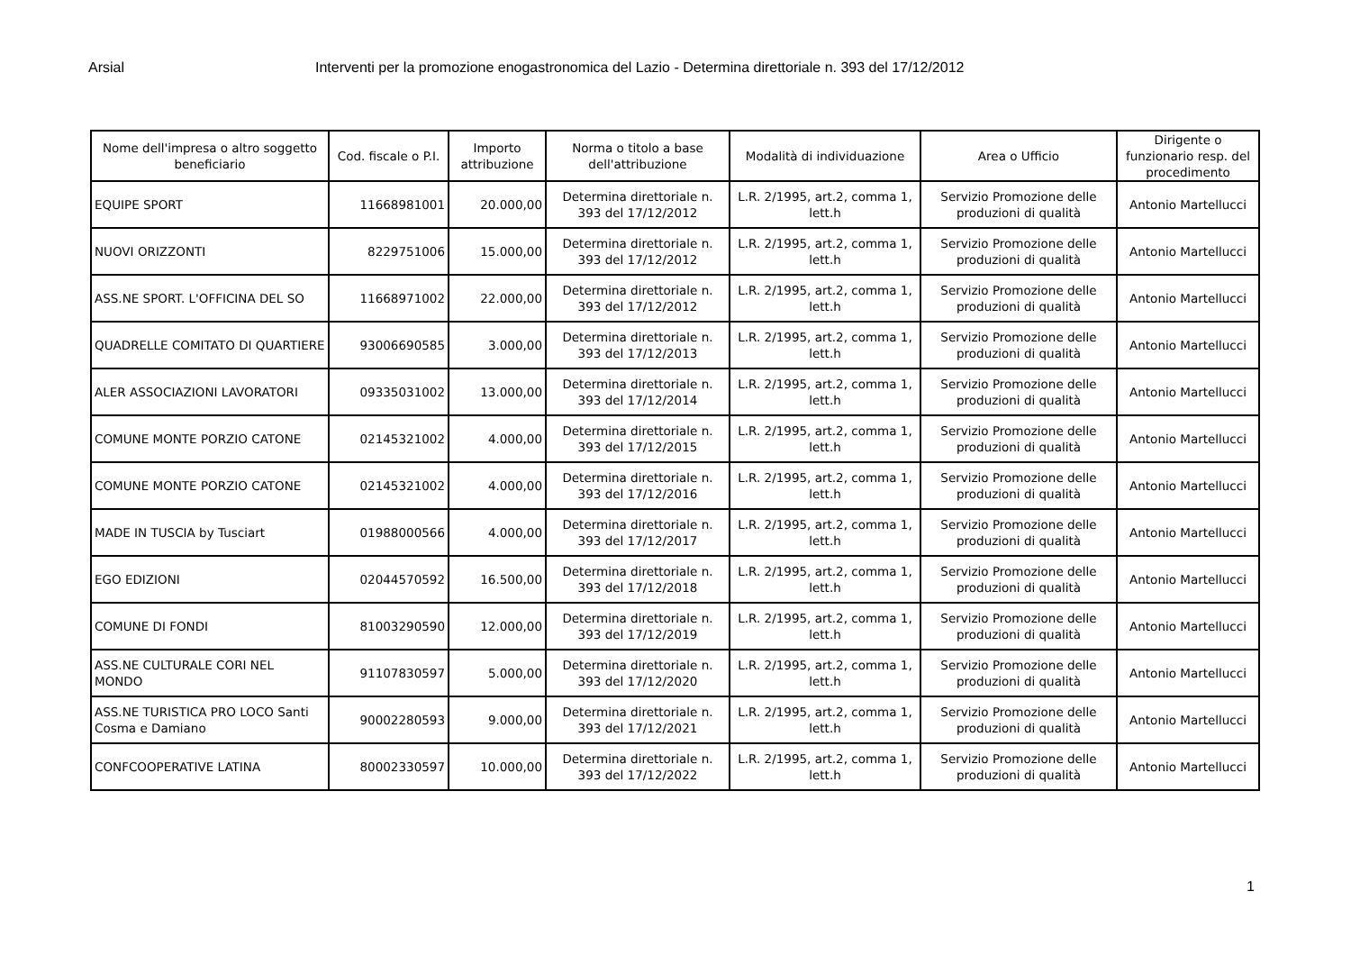Arsial Interventi per la promozione enogastronomica del Lazio - Determina direttoriale n. 393 del 17/12/2012
| Nome dell'impresa o altro soggetto beneficiario | Cod. fiscale o P.I. | Importo attribuzione | Norma o titolo a base dell'attribuzione | Modalità di individuazione | Area o Ufficio | Dirigente o funzionario resp. del procedimento |
| --- | --- | --- | --- | --- | --- | --- |
| EQUIPE SPORT | 11668981001 | 20.000,00 | Determina direttoriale n. 393 del 17/12/2012 | L.R. 2/1995, art.2, comma 1, lett.h | Servizio Promozione delle produzioni di qualità | Antonio Martellucci |
| NUOVI ORIZZONTI | 8229751006 | 15.000,00 | Determina direttoriale n. 393 del 17/12/2012 | L.R. 2/1995, art.2, comma 1, lett.h | Servizio Promozione delle produzioni di qualità | Antonio Martellucci |
| ASS.NE SPORT. L'OFFICINA DEL SO | 11668971002 | 22.000,00 | Determina direttoriale n. 393 del 17/12/2012 | L.R. 2/1995, art.2, comma 1, lett.h | Servizio Promozione delle produzioni di qualità | Antonio Martellucci |
| QUADRELLE COMITATO DI QUARTIERE | 93006690585 | 3.000,00 | Determina direttoriale n. 393 del 17/12/2013 | L.R. 2/1995, art.2, comma 1, lett.h | Servizio Promozione delle produzioni di qualità | Antonio Martellucci |
| ALER ASSOCIAZIONI LAVORATORI | 09335031002 | 13.000,00 | Determina direttoriale n. 393 del 17/12/2014 | L.R. 2/1995, art.2, comma 1, lett.h | Servizio Promozione delle produzioni di qualità | Antonio Martellucci |
| COMUNE MONTE PORZIO CATONE | 02145321002 | 4.000,00 | Determina direttoriale n. 393 del 17/12/2015 | L.R. 2/1995, art.2, comma 1, lett.h | Servizio Promozione delle produzioni di qualità | Antonio Martellucci |
| COMUNE MONTE PORZIO CATONE | 02145321002 | 4.000,00 | Determina direttoriale n. 393 del 17/12/2016 | L.R. 2/1995, art.2, comma 1, lett.h | Servizio Promozione delle produzioni di qualità | Antonio Martellucci |
| MADE IN TUSCIA by Tusciart | 01988000566 | 4.000,00 | Determina direttoriale n. 393 del 17/12/2017 | L.R. 2/1995, art.2, comma 1, lett.h | Servizio Promozione delle produzioni di qualità | Antonio Martellucci |
| EGO EDIZIONI | 02044570592 | 16.500,00 | Determina direttoriale n. 393 del 17/12/2018 | L.R. 2/1995, art.2, comma 1, lett.h | Servizio Promozione delle produzioni di qualità | Antonio Martellucci |
| COMUNE DI FONDI | 81003290590 | 12.000,00 | Determina direttoriale n. 393 del 17/12/2019 | L.R. 2/1995, art.2, comma 1, lett.h | Servizio Promozione delle produzioni di qualità | Antonio Martellucci |
| ASS.NE CULTURALE CORI NEL MONDO | 91107830597 | 5.000,00 | Determina direttoriale n. 393 del 17/12/2020 | L.R. 2/1995, art.2, comma 1, lett.h | Servizio Promozione delle produzioni di qualità | Antonio Martellucci |
| ASS.NE TURISTICA PRO LOCO Santi Cosma e Damiano | 90002280593 | 9.000,00 | Determina direttoriale n. 393 del 17/12/2021 | L.R. 2/1995, art.2, comma 1, lett.h | Servizio Promozione delle produzioni di qualità | Antonio Martellucci |
| CONFCOOPERATIVE LATINA | 80002330597 | 10.000,00 | Determina direttoriale n. 393 del 17/12/2022 | L.R. 2/1995, art.2, comma 1, lett.h | Servizio Promozione delle produzioni di qualità | Antonio Martellucci |
1